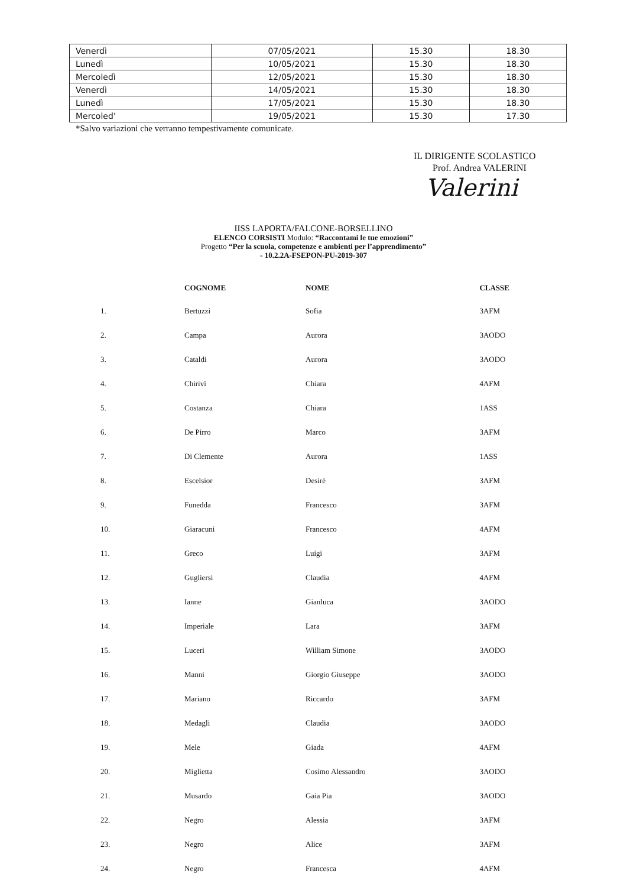| Venerdì | 07/05/2021 | 15.30 | 18.30 |
| Lunedì | 10/05/2021 | 15.30 | 18.30 |
| Mercoledì | 12/05/2021 | 15.30 | 18.30 |
| Venerdì | 14/05/2021 | 15.30 | 18.30 |
| Lunedì | 17/05/2021 | 15.30 | 18.30 |
| Mercoled’ | 19/05/2021 | 15.30 | 17.30 |
*Salvo variazioni che verranno tempestivamente comunicate.
IL DIRIGENTE SCOLASTICO
Prof. Andrea VALERINI
Valerini
IISS LAPORTA/FALCONE-BORSELLINO
ELENCO CORSISTI Modulo: “Raccontami le tue emozioni”
Progetto “Per la scuola, competenze e ambienti per l’apprendimento”
- 10.2.2A-FSEPON-PU-2019-307
| | COGNOME | NOME | CLASSE |
| --- | --- | --- | --- |
| 1. | Bertuzzi | Sofia | 3AFM |
| 2. | Campa | Aurora | 3AODO |
| 3. | Cataldi | Aurora | 3AODO |
| 4. | Chirivì | Chiara | 4AFM |
| 5. | Costanza | Chiara | 1ASS |
| 6. | De Pirro | Marco | 3AFM |
| 7. | Di Clemente | Aurora | 1ASS |
| 8. | Escelsior | Desirè | 3AFM |
| 9. | Funedda | Francesco | 3AFM |
| 10. | Giaracuni | Francesco | 4AFM |
| 11. | Greco | Luigi | 3AFM |
| 12. | Gugliersi | Claudia | 4AFM |
| 13. | Ianne | Gianluca | 3AODO |
| 14. | Imperiale | Lara | 3AFM |
| 15. | Luceri | William Simone | 3AODO |
| 16. | Manni | Giorgio Giuseppe | 3AODO |
| 17. | Mariano | Riccardo | 3AFM |
| 18. | Medagli | Claudia | 3AODO |
| 19. | Mele | Giada | 4AFM |
| 20. | Miglietta | Cosimo Alessandro | 3AODO |
| 21. | Musardo | Gaia Pia | 3AODO |
| 22. | Negro | Alessia | 3AFM |
| 23. | Negro | Alice | 3AFM |
| 24. | Negro | Francesca | 4AFM |